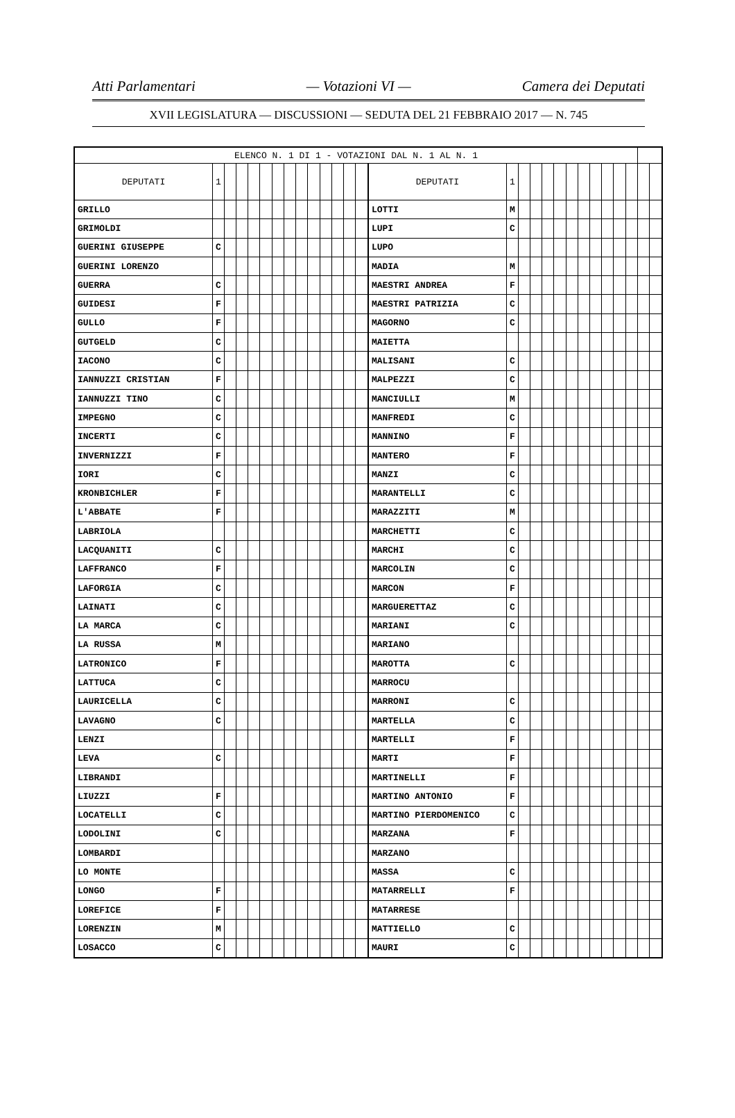Atti Parlamentari — Votazioni VI — Camera dei Deputati
XVII LEGISLATURA — DISCUSSIONI — SEDUTA DEL 21 FEBBRAIO 2017 — N. 745
| ELENCO N. 1 DI 1 - VOTAZIONI DAL N. 1 AL N. 1 | | | | | | | | | | | | | | | | | | | | | | | | | | | |
| --- | --- | --- | --- | --- | --- | --- | --- | --- | --- | --- | --- | --- | --- | --- | --- | --- | --- | --- | --- | --- | --- | --- | --- | --- | --- | --- | --- |
| DEPUTATI | 1 | | | | | | | | | | | | | DEPUTATI | 1 | | | | | | | | | | | | |
| GRILLO | | | | | | | | | | | | | | LOTTI | M | | | | | | | | | | | | |
| GRIMOLDI | | | | | | | | | | | | | | LUPI | C | | | | | | | | | | | | |
| GUERINI GIUSEPPE | C | | | | | | | | | | | | | LUPO | | | | | | | | | | | | | |
| GUERINI LORENZO | | | | | | | | | | | | | | MADIA | M | | | | | | | | | | | | |
| GUERRA | C | | | | | | | | | | | | | MAESTRI ANDREA | F | | | | | | | | | | | | |
| GUIDESI | F | | | | | | | | | | | | | MAESTRI PATRIZIA | C | | | | | | | | | | | | |
| GULLO | F | | | | | | | | | | | | | MAGORNO | C | | | | | | | | | | | | |
| GUTGELD | C | | | | | | | | | | | | | MAIETTA | | | | | | | | | | | | | |
| IACONO | C | | | | | | | | | | | | | MALISANI | C | | | | | | | | | | | | |
| IANNUZZI CRISTIAN | F | | | | | | | | | | | | | MALPEZZI | C | | | | | | | | | | | | |
| IANNUZZI TINO | C | | | | | | | | | | | | | MANCIULLI | M | | | | | | | | | | | | |
| IMPEGNO | C | | | | | | | | | | | | | MANFREDI | C | | | | | | | | | | | | |
| INCERTI | C | | | | | | | | | | | | | MANNINO | F | | | | | | | | | | | | |
| INVERNIZZI | F | | | | | | | | | | | | | MANTERO | F | | | | | | | | | | | | |
| IORI | C | | | | | | | | | | | | | MANZI | C | | | | | | | | | | | | |
| KRONBICHLER | F | | | | | | | | | | | | | MARANTELLI | C | | | | | | | | | | | | |
| L'ABBATE | F | | | | | | | | | | | | | MARAZZITI | M | | | | | | | | | | | | |
| LABRIOLA | | | | | | | | | | | | | | MARCHETTI | C | | | | | | | | | | | | |
| LACQUANITI | C | | | | | | | | | | | | | MARCHI | C | | | | | | | | | | | | |
| LAFFRANCO | F | | | | | | | | | | | | | MARCOLIN | C | | | | | | | | | | | | |
| LAFORGIA | C | | | | | | | | | | | | | MARCON | F | | | | | | | | | | | | |
| LAINATI | C | | | | | | | | | | | | | MARGUERETTAZ | C | | | | | | | | | | | | |
| LA MARCA | C | | | | | | | | | | | | | MARIANI | C | | | | | | | | | | | | |
| LA RUSSA | M | | | | | | | | | | | | | MARIANO | | | | | | | | | | | | | |
| LATRONICO | F | | | | | | | | | | | | | MAROTTA | C | | | | | | | | | | | | |
| LATTUCA | C | | | | | | | | | | | | | MARROCU | | | | | | | | | | | | | |
| LAURICELLA | C | | | | | | | | | | | | | MARRONI | C | | | | | | | | | | | | |
| LAVAGNO | C | | | | | | | | | | | | | MARTELLA | C | | | | | | | | | | | | |
| LENZI | | | | | | | | | | | | | | MARTELLI | F | | | | | | | | | | | | |
| LEVA | C | | | | | | | | | | | | | MARTI | F | | | | | | | | | | | | |
| LIBRANDI | | | | | | | | | | | | | | MARTINELLI | F | | | | | | | | | | | | |
| LIUZZI | F | | | | | | | | | | | | | MARTINO ANTONIO | F | | | | | | | | | | | | |
| LOCATELLI | C | | | | | | | | | | | | | MARTINO PIERDOMENICO | C | | | | | | | | | | | | |
| LODOLINI | C | | | | | | | | | | | | | MARZANA | F | | | | | | | | | | | | |
| LOMBARDI | | | | | | | | | | | | | | MARZANO | | | | | | | | | | | | | |
| LO MONTE | | | | | | | | | | | | | | MASSA | C | | | | | | | | | | | | |
| LONGO | F | | | | | | | | | | | | | MATARRELLI | F | | | | | | | | | | | | |
| LOREFICE | F | | | | | | | | | | | | | MATARRESE | | | | | | | | | | | | | |
| LORENZIN | M | | | | | | | | | | | | | MATTIELLO | C | | | | | | | | | | | | |
| LOSACCO | C | | | | | | | | | | | | | MAURI | C | | | | | | | | | | | | |